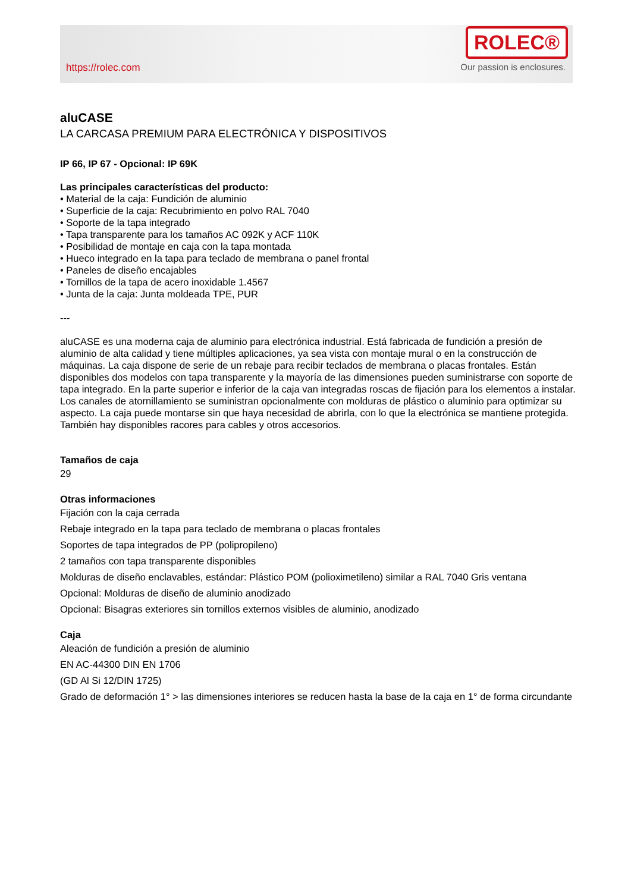https://rolec.com
ROLEC®
Our passion is enclosures.
aluCASE
LA CARCASA PREMIUM PARA ELECTRÓNICA Y DISPOSITIVOS
IP 66, IP 67 - Opcional: IP 69K
Las principales características del producto:
• Material de la caja: Fundición de aluminio
• Superficie de la caja: Recubrimiento en polvo RAL 7040
• Soporte de la tapa integrado
• Tapa transparente para los tamaños AC 092K y ACF 110K
• Posibilidad de montaje en caja con la tapa montada
• Hueco integrado en la tapa para teclado de membrana o panel frontal
• Paneles de diseño encajables
• Tornillos de la tapa de acero inoxidable 1.4567
• Junta de la caja: Junta moldeada TPE, PUR
---
aluCASE es una moderna caja de aluminio para electrónica industrial. Está fabricada de fundición a presión de aluminio de alta calidad y tiene múltiples aplicaciones, ya sea vista con montaje mural o en la construcción de máquinas. La caja dispone de serie de un rebaje para recibir teclados de membrana o placas frontales. Están disponibles dos modelos con tapa transparente y la mayoría de las dimensiones pueden suministrarse con soporte de tapa integrado. En la parte superior e inferior de la caja van integradas roscas de fijación para los elementos a instalar. Los canales de atornillamiento se suministran opcionalmente con molduras de plástico o aluminio para optimizar su aspecto. La caja puede montarse sin que haya necesidad de abrirla, con lo que la electrónica se mantiene protegida. También hay disponibles racores para cables y otros accesorios.
Tamaños de caja
29
Otras informaciones
Fijación con la caja cerrada
Rebaje integrado en la tapa para teclado de membrana o placas frontales
Soportes de tapa integrados de PP (polipropileno)
2 tamaños con tapa transparente disponibles
Molduras de diseño enclavables, estándar: Plástico POM (polioximetileno) similar a RAL 7040 Gris ventana
Opcional: Molduras de diseño de aluminio anodizado
Opcional: Bisagras exteriores sin tornillos externos visibles de aluminio, anodizado
Caja
Aleación de fundición a presión de aluminio
EN AC-44300 DIN EN 1706
(GD Al Si 12/DIN 1725)
Grado de deformación 1° > las dimensiones interiores se reducen hasta la base de la caja en 1° de forma circundante